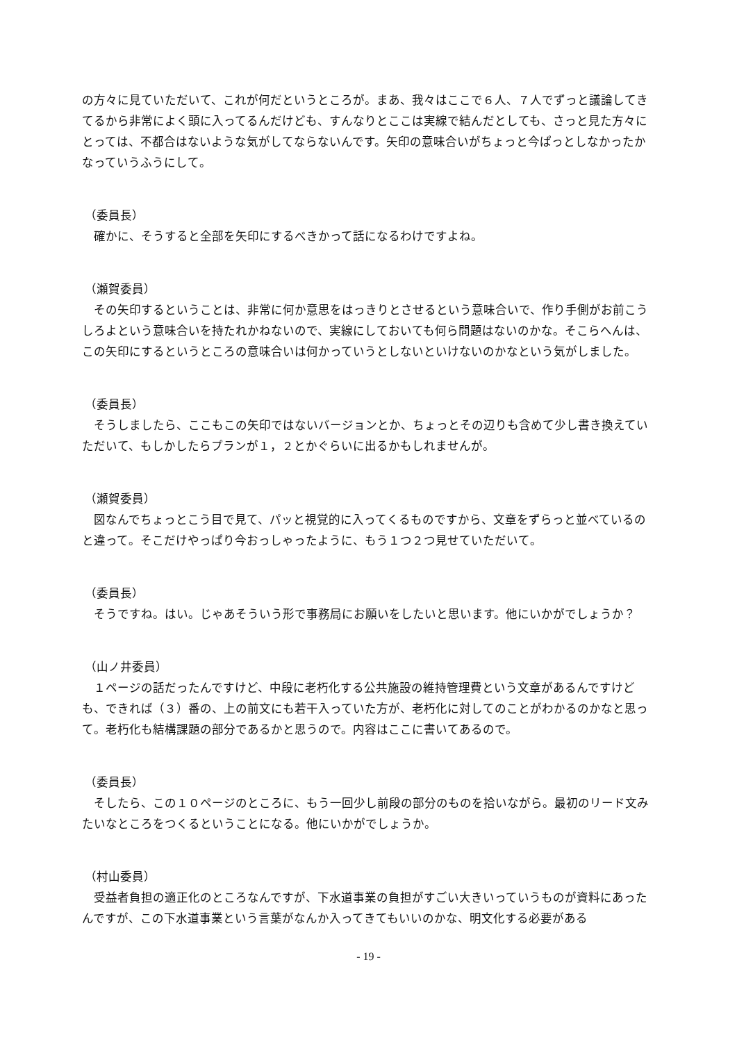の方々に見ていただいて、これが何だというところが。まあ、我々はここで６人、７人でずっと議論してきてるから非常によく頭に入ってるんだけども、すんなりとここは実線で結んだとしても、さっと見た方々にとっては、不都合はないような気がしてならないんです。矢印の意味合いがちょっと今ぱっとしなかったかなっていうふうにして。
（委員長）
確かに、そうすると全部を矢印にするべきかって話になるわけですよね。
（瀬賀委員）
その矢印するということは、非常に何か意思をはっきりとさせるという意味合いで、作り手側がお前こうしろよという意味合いを持たれかねないので、実線にしておいても何ら問題はないのかな。そこらへんは、この矢印にするというところの意味合いは何かっていうとしないといけないのかなという気がしました。
（委員長）
そうしましたら、ここもこの矢印ではないバージョンとか、ちょっとその辺りも含めて少し書き換えていただいて、もしかしたらプランが１，２とかぐらいに出るかもしれませんが。
（瀬賀委員）
図なんでちょっとこう目で見て、パッと視覚的に入ってくるものですから、文章をずらっと並べているのと違って。そこだけやっぱり今おっしゃったように、もう１つ２つ見せていただいて。
（委員長）
そうですね。はい。じゃあそういう形で事務局にお願いをしたいと思います。他にいかがでしょうか？
（山ノ井委員）
１ページの話だったんですけど、中段に老朽化する公共施設の維持管理費という文章があるんですけども、できれば（３）番の、上の前文にも若干入っていた方が、老朽化に対してのことがわかるのかなと思って。老朽化も結構課題の部分であるかと思うので。内容はここに書いてあるので。
（委員長）
そしたら、この１０ページのところに、もう一回少し前段の部分のものを拾いながら。最初のリード文みたいなところをつくるということになる。他にいかがでしょうか。
（村山委員）
受益者負担の適正化のところなんですが、下水道事業の負担がすごい大きいっていうものが資料にあったんですが、この下水道事業という言葉がなんか入ってきてもいいのかな、明文化する必要がある
- 19 -